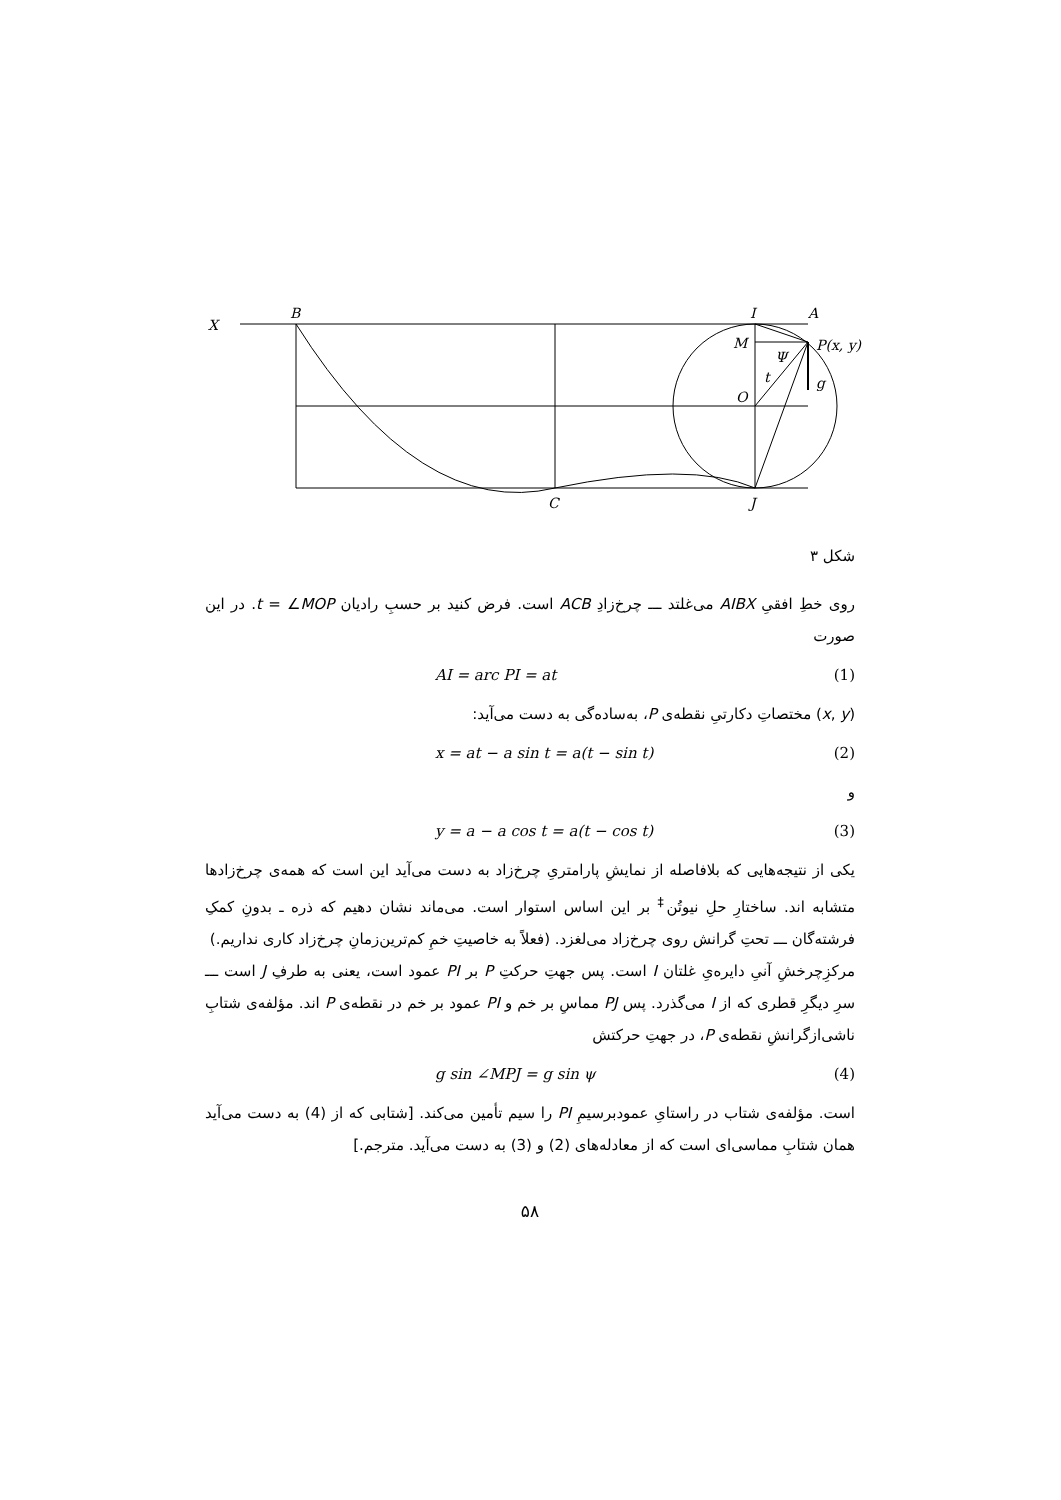X
B
I
A
M
P(x, y)
Ψ
t
g
O
C
J
شکل ۳
روی خطِ افقیِ AIBX می‌غلتد ـــ چرخ‌زادِ ACB است. فرض کنید بر حسبِ رادیان t = ∠MOP. در این صورت
AI = arc PI = at (1)
(x, y) مختصاتِ دکارتیِ نقطه‌ی P، به‌ساده‌گی به دست می‌آید:
x = at − a sin t = a(t − sin t) (2)
و
y = a − a cos t = a(t − cos t) (3)
یکی از نتیجه‌هایی که بلافاصله از نمایشِ پارامتریِ چرخ‌زاد به دست می‌آید این است که همه‌ی چرخ‌زادها متشابه اند. ساختارِ حلِ نیوتُن<sup>‡</sup> بر این اساس استوار است. می‌ماند نشان دهیم که ذره ـ بدونِ کمکِ فرشته‌گان ـــ تحتِ گرانش روی چرخ‌زاد می‌لغزد. (فعلاً به خاصیتِ خمِ کم‌ترین‌زمانِ چرخ‌زاد کاری نداریم.)
مرکزِچرخشِ آنیِ دایره‌یِ غلتان I است. پس جهتِ حرکتِ P بر PI عمود است، یعنی به طرفِ J است ـــ سرِ دیگرِ قطری که از I می‌گذرد. پس PJ مماسِ بر خم و PI عمود بر خم در نقطه‌ی P اند. مؤلفه‌ی شتابِ ناشی‌ازگرانشِ نقطه‌ی P، در جهتِ حرکتش
g sin ∠MPJ = g sin ψ (4)
است. مؤلفه‌ی شتاب در راستایِ عمودبرسیمِ PI را سیم تأمین می‌کند. [شتابی که از (4) به دست می‌آید همان شتابِ مماسی‌ای است که از معادله‌های (2) و (3) به دست می‌آید. مترجم.]
۵۸